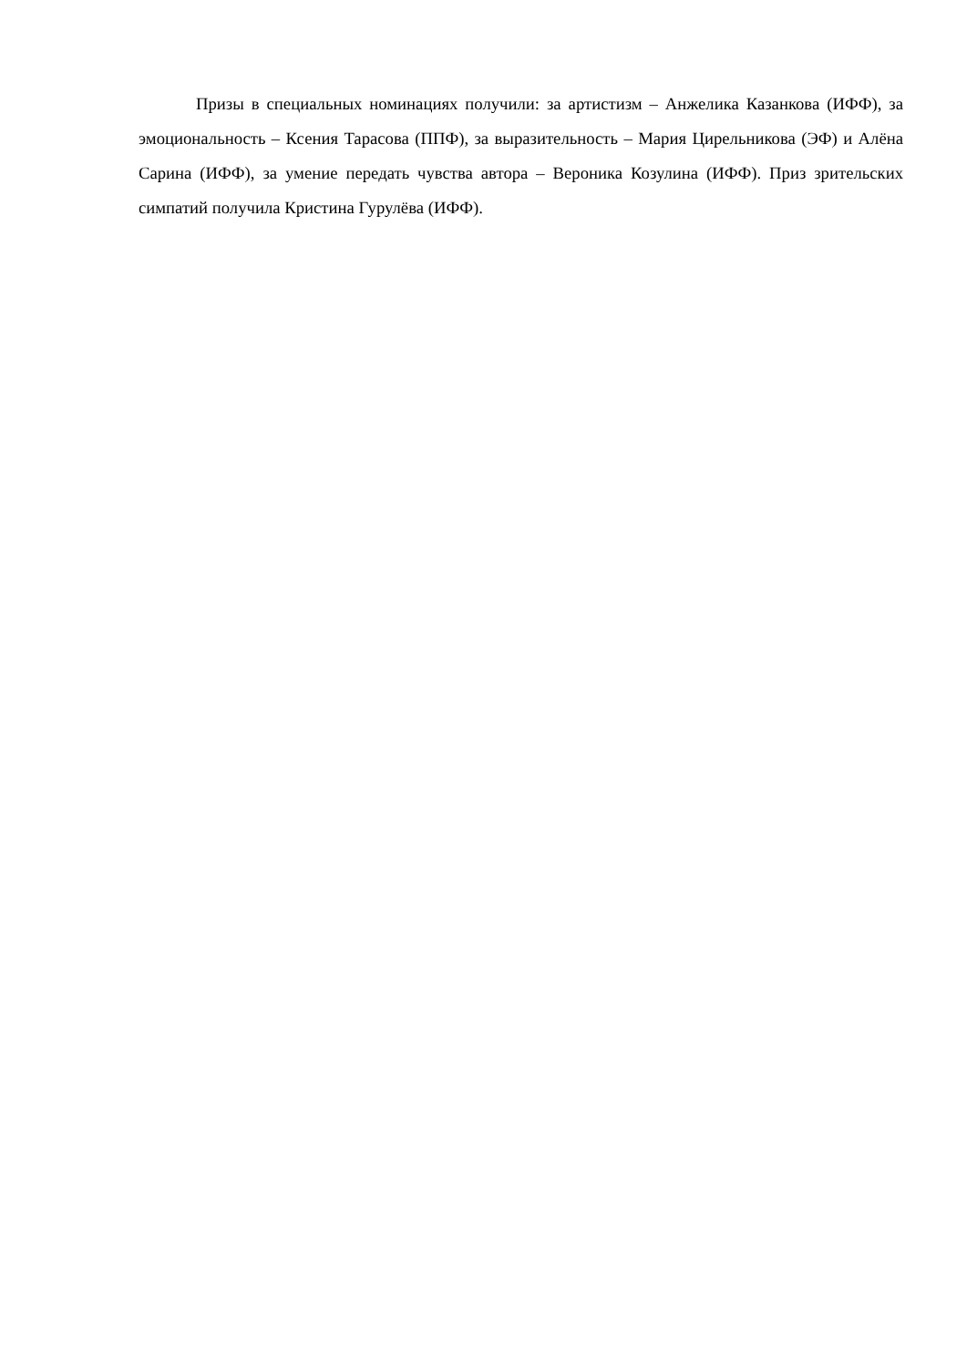Призы в специальных номинациях получили: за артистизм – Анжелика Казанкова (ИФФ), за эмоциональность – Ксения Тарасова (ППФ), за выразительность – Мария Цирельникова (ЭФ) и Алёна Сарина (ИФФ), за умение передать чувства автора – Вероника Козулина (ИФФ). Приз зрительских симпатий получила Кристина Гурулёва (ИФФ).